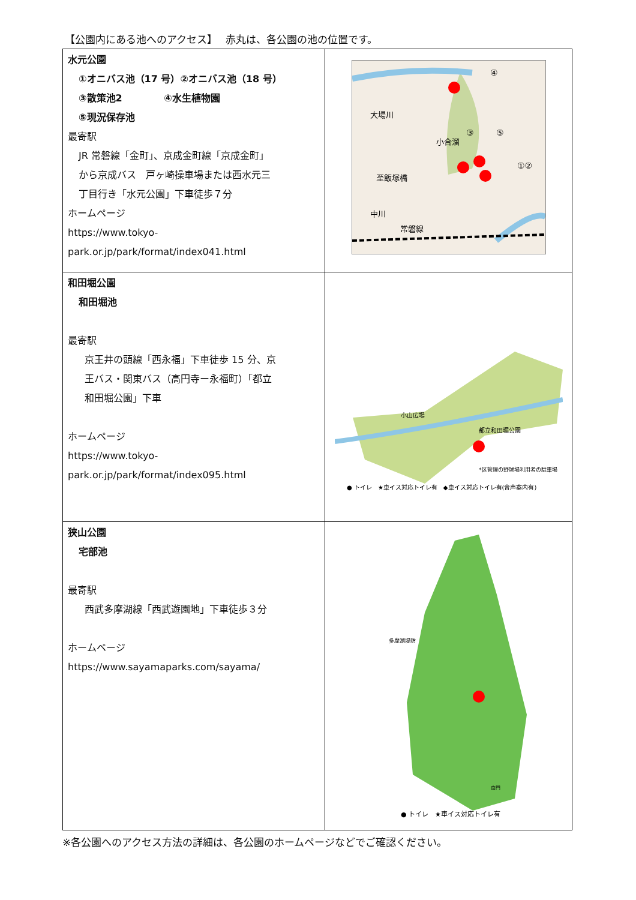【公園内にある池へのアクセス】　 赤丸は、各公園の池の位置です。
| 水元公園 ①オニバス池（17 号）②オニバス池（18 号） ③散策池2 ④水生植物園 ⑤現況保存池 最寄駅 JR 常磐線「金町」、京成金町線「京成金町」 から京成バス 戸ヶ崎操車場または西水元三 丁目行き「水元公園」下車徒歩７分 ホームページ https://www.tokyo- park.or.jp/park/format/index041.html | 大場川 小合溜 至飯塚橋 中川 常磐線 ④ ③ ⑤ ①② |
| 和田堀公園 和田堀池 最寄駅 京王井の頭線「西永福」下車徒歩 15 分、京 王バス・関東バス（高円寺ー永福町）「都立 和田堀公園」下車 ホームページ https://www.tokyo- park.or.jp/park/format/index095.html | ● トイレ ★車イス対応トイレ有 ◆車イス対応トイレ有(音声案内有) *区管理の野球場利用者の駐車場 小山広場 都立和田堀公園 |
| 狭山公園 宅部池 最寄駅 西武多摩湖線「西武遊園地」下車徒歩３分 ホームページ https://www.sayamaparks.com/sayama/ | 多摩湖堤防 ● トイレ ★車イス対応トイレ有 南門 |
※各公園へのアクセス方法の詳細は、各公園のホームページなどでご確認ください。